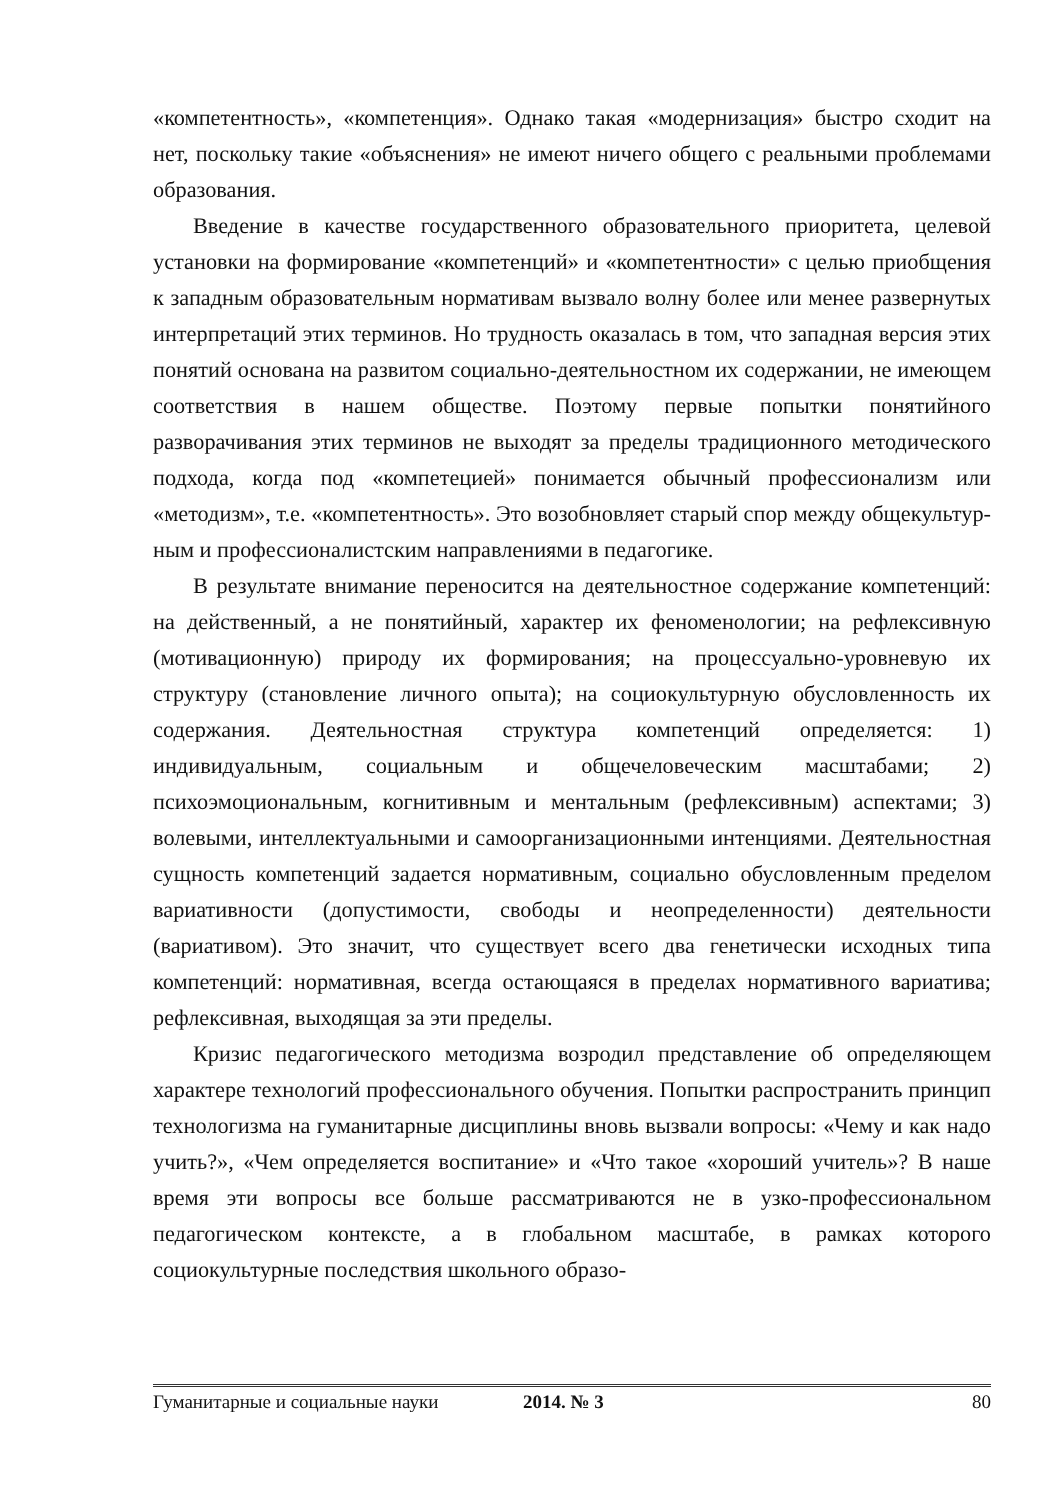«компетентность», «компетенция». Однако такая «модернизация» быстро сходит на нет, поскольку такие «объяснения» не имеют ничего общего с ре­альными проблемами образования.
Введение в качестве государственного образовательного приоритета, це­левой установки на формирование «компетенций» и «компетентности» с це­лью приобщения к западным образовательным нормативам вызвало волну более или менее развернутых интерпретаций этих терминов. Но трудность оказалась в том, что западная версия этих понятий основана на развитом со­циально-деятельностном их содержании, не имеющем соответствия в нашем обществе. Поэтому первые попытки понятийного разворачивания этих тер­минов не выходят за пределы традиционного методического подхода, когда под «компетецией» понимается обычный профессионализм или «методизм», т.е. «компетентность». Это возобновляет старый спор между общекультур­ным и профессионалистским направлениями в педагогике.
В результате внимание переносится на деятельностное содержание компе­тенций: на действенный, а не понятийный, характер их феноменологии; на ре­флексивную (мотивационную) природу их формирования; на процессуально-у­ровневую их структуру (становление личного опыта); на социокультурную обу­словленность их содержания. Деятельностная структура компетенций опреде­ляется: 1) индивидуальным, социальным и общечеловеческим масштабами; 2) психоэмоциональным, когнитивным и ментальным (рефлексивным) аспектами; 3) волевыми, интеллектуальными и самоорганизационными интенциями. Дея­тельностная сущность компетенций задается нормативным, социально обуслов­ленным пределом вариативности (допустимости, свободы и неопределенности) деятельности (вариативом). Это значит, что существует всего два генетически исходных типа компетенций: нормативная, всегда остающаяся в пределах нор­мативного вариатива; рефлексивная, выходящая за эти пределы.
Кризис педагогического методизма возродил представление об определяю­щем характере технологий профессионального обучения. Попытки распростра­нить принцип технологизма на гуманитарные дисциплины вновь вызвали во­просы: «Чему и как надо учить?», «Чем определяется воспитание» и «Что такое «хороший учитель»? В наше время эти вопросы все больше рассматриваются не в узко-профессиональном педагогическом контексте, а в глобальном масштабе, в рамках которого социокультурные последствия школьного образо-
Гуманитарные и социальные науки 2014. № 3 80